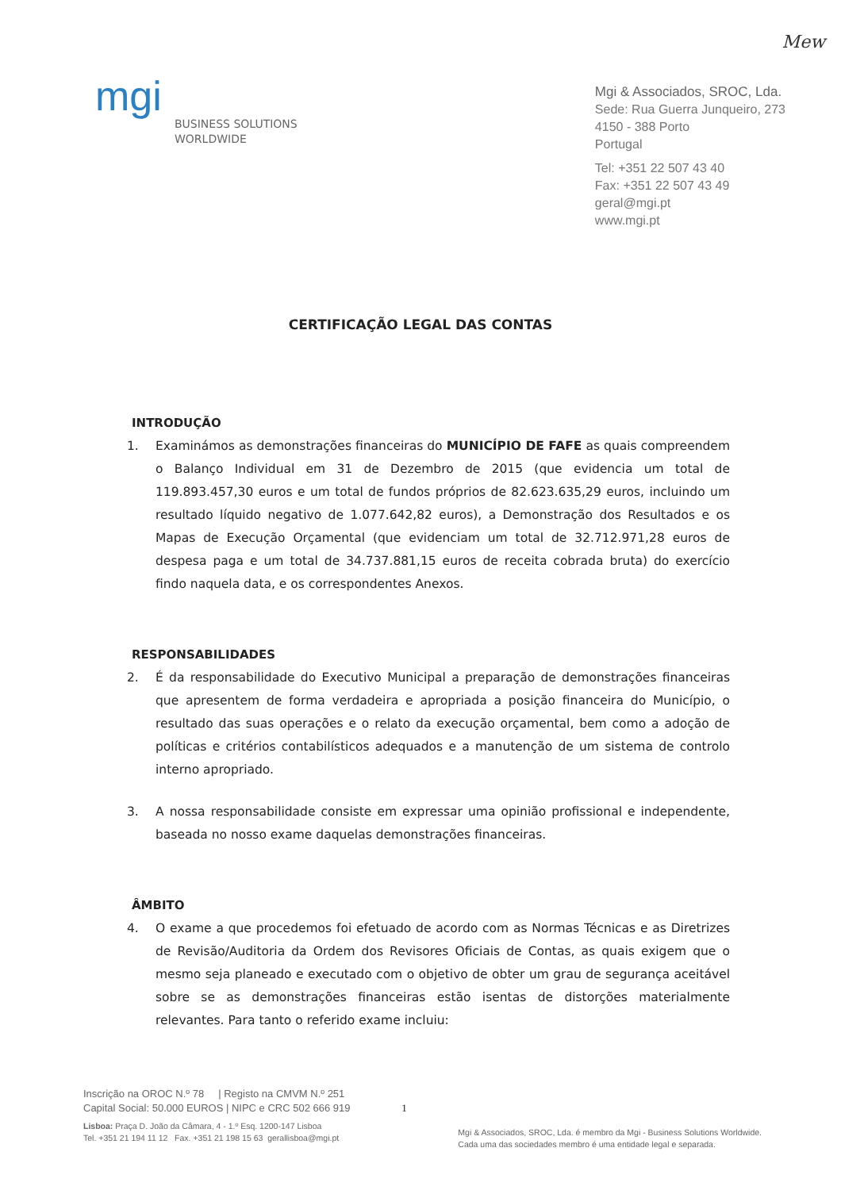Mew
mgi
BUSINESS SOLUTIONS
WORLDWIDE
Mgi & Associados, SROC, Lda.
Sede: Rua Guerra Junqueiro, 273
4150 - 388 Porto
Portugal
Tel: +351 22 507 43 40
Fax: +351 22 507 43 49
geral@mgi.pt
www.mgi.pt
CERTIFICAÇÃO LEGAL DAS CONTAS
INTRODUÇÃO
1. Examinámos as demonstrações financeiras do MUNICÍPIO DE FAFE as quais compreendem o Balanço Individual em 31 de Dezembro de 2015 (que evidencia um total de 119.893.457,30 euros e um total de fundos próprios de 82.623.635,29 euros, incluindo um resultado líquido negativo de 1.077.642,82 euros), a Demonstração dos Resultados e os Mapas de Execução Orçamental (que evidenciam um total de 32.712.971,28 euros de despesa paga e um total de 34.737.881,15 euros de receita cobrada bruta) do exercício findo naquela data, e os correspondentes Anexos.
RESPONSABILIDADES
2. É da responsabilidade do Executivo Municipal a preparação de demonstrações financeiras que apresentem de forma verdadeira e apropriada a posição financeira do Município, o resultado das suas operações e o relato da execução orçamental, bem como a adoção de políticas e critérios contabilísticos adequados e a manutenção de um sistema de controlo interno apropriado.
3. A nossa responsabilidade consiste em expressar uma opinião profissional e independente, baseada no nosso exame daquelas demonstrações financeiras.
ÂMBITO
4. O exame a que procedemos foi efetuado de acordo com as Normas Técnicas e as Diretrizes de Revisão/Auditoria da Ordem dos Revisores Oficiais de Contas, as quais exigem que o mesmo seja planeado e executado com o objetivo de obter um grau de segurança aceitável sobre se as demonstrações financeiras estão isentas de distorções materialmente relevantes. Para tanto o referido exame incluiu:
Inscrição na OROC N.º 78 | Registo na CMVM N.º 251
Capital Social: 50.000 EUROS | NIPC e CRC 502 666 919
Lisboa: Praça D. João da Câmara, 4 - 1.º Esq. 1200-147 Lisboa
Tel. +351 21 194 11 12 Fax. +351 21 198 15 63 gerallisboa@mgi.pt
1
Mgi & Associados, SROC, Lda. é membro da Mgi - Business Solutions Worldwide.
Cada uma das sociedades membro é uma entidade legal e separada.